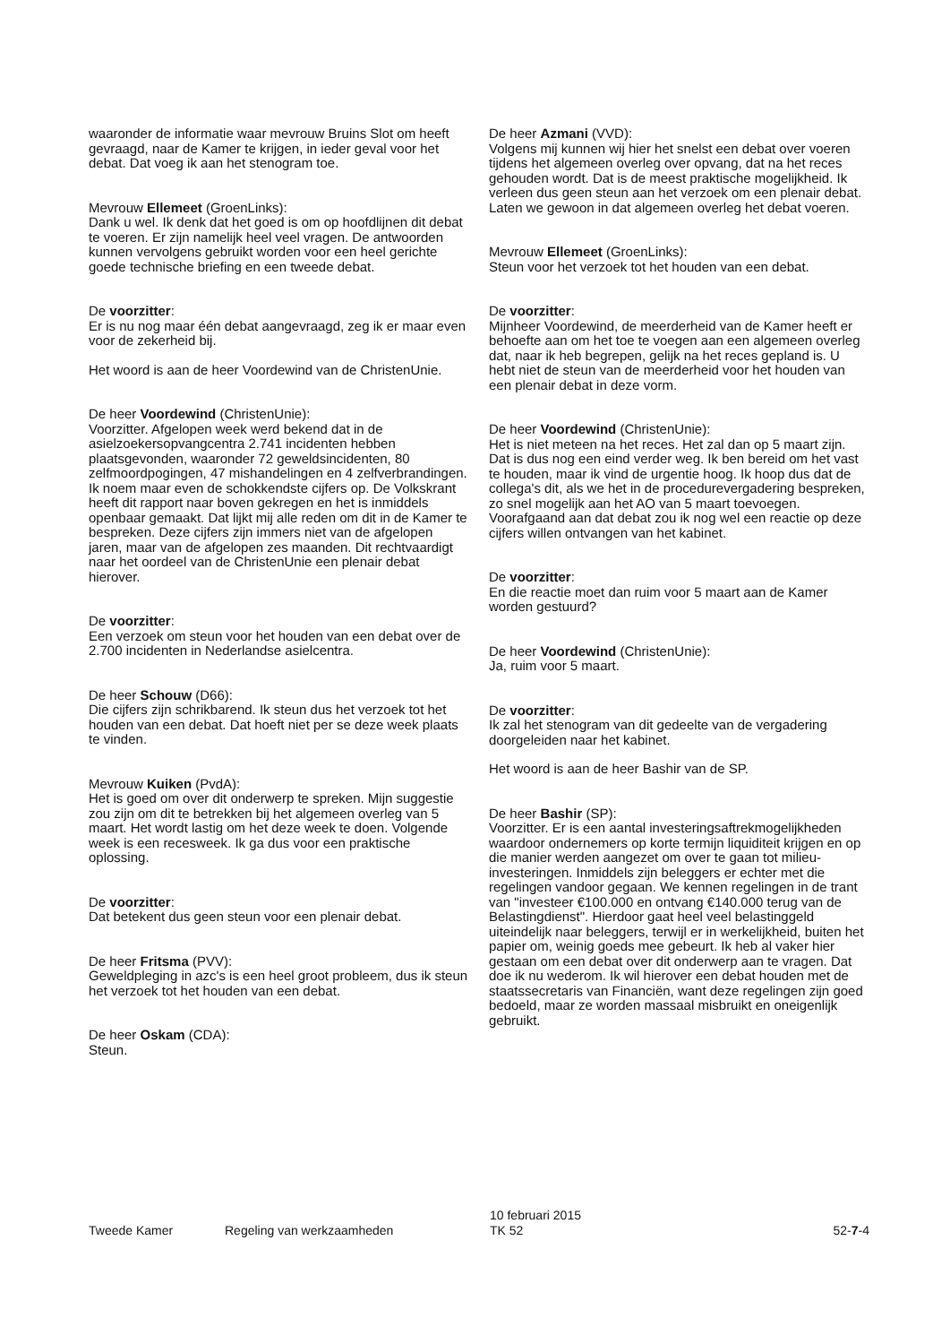waaronder de informatie waar mevrouw Bruins Slot om heeft gevraagd, naar de Kamer te krijgen, in ieder geval voor het debat. Dat voeg ik aan het stenogram toe.
Mevrouw Ellemeet (GroenLinks):
Dank u wel. Ik denk dat het goed is om op hoofdlijnen dit debat te voeren. Er zijn namelijk heel veel vragen. De antwoorden kunnen vervolgens gebruikt worden voor een heel gerichte goede technische briefing en een tweede debat.
De voorzitter:
Er is nu nog maar één debat aangevraagd, zeg ik er maar even voor de zekerheid bij.
Het woord is aan de heer Voordewind van de ChristenUnie.
De heer Voordewind (ChristenUnie):
Voorzitter. Afgelopen week werd bekend dat in de asielzoekersopvangcentra 2.741 incidenten hebben plaatsgevonden, waaronder 72 geweldsincidenten, 80 zelfmoordpogingen, 47 mishandelingen en 4 zelfverbrandingen. Ik noem maar even de schokkendste cijfers op. De Volkskrant heeft dit rapport naar boven gekregen en het is inmiddels openbaar gemaakt. Dat lijkt mij alle reden om dit in de Kamer te bespreken. Deze cijfers zijn immers niet van de afgelopen jaren, maar van de afgelopen zes maanden. Dit rechtvaardigt naar het oordeel van de ChristenUnie een plenair debat hierover.
De voorzitter:
Een verzoek om steun voor het houden van een debat over de 2.700 incidenten in Nederlandse asielcentra.
De heer Schouw (D66):
Die cijfers zijn schrikbarend. Ik steun dus het verzoek tot het houden van een debat. Dat hoeft niet per se deze week plaats te vinden.
Mevrouw Kuiken (PvdA):
Het is goed om over dit onderwerp te spreken. Mijn suggestie zou zijn om dit te betrekken bij het algemeen overleg van 5 maart. Het wordt lastig om het deze week te doen. Volgende week is een recesweek. Ik ga dus voor een praktische oplossing.
De voorzitter:
Dat betekent dus geen steun voor een plenair debat.
De heer Fritsma (PVV):
Geweldpleging in azc's is een heel groot probleem, dus ik steun het verzoek tot het houden van een debat.
De heer Oskam (CDA):
Steun.
De heer Azmani (VVD):
Volgens mij kunnen wij hier het snelst een debat over voeren tijdens het algemeen overleg over opvang, dat na het reces gehouden wordt. Dat is de meest praktische mogelijkheid. Ik verleen dus geen steun aan het verzoek om een plenair debat. Laten we gewoon in dat algemeen overleg het debat voeren.
Mevrouw Ellemeet (GroenLinks):
Steun voor het verzoek tot het houden van een debat.
De voorzitter:
Mijnheer Voordewind, de meerderheid van de Kamer heeft er behoefte aan om het toe te voegen aan een algemeen overleg dat, naar ik heb begrepen, gelijk na het reces gepland is. U hebt niet de steun van de meerderheid voor het houden van een plenair debat in deze vorm.
De heer Voordewind (ChristenUnie):
Het is niet meteen na het reces. Het zal dan op 5 maart zijn. Dat is dus nog een eind verder weg. Ik ben bereid om het vast te houden, maar ik vind de urgentie hoog. Ik hoop dus dat de collega's dit, als we het in de procedurevergadering bespreken, zo snel mogelijk aan het AO van 5 maart toevoegen. Voorafgaand aan dat debat zou ik nog wel een reactie op deze cijfers willen ontvangen van het kabinet.
De voorzitter:
En die reactie moet dan ruim voor 5 maart aan de Kamer worden gestuurd?
De heer Voordewind (ChristenUnie):
Ja, ruim voor 5 maart.
De voorzitter:
Ik zal het stenogram van dit gedeelte van de vergadering doorgeleiden naar het kabinet.
Het woord is aan de heer Bashir van de SP.
De heer Bashir (SP):
Voorzitter. Er is een aantal investeringsaftrekmogelijkheden waardoor ondernemers op korte termijn liquiditeit krijgen en op die manier werden aangezet om over te gaan tot milieu-investeringen. Inmiddels zijn beleggers er echter met die regelingen vandoor gegaan. We kennen regelingen in de trant van "investeer €100.000 en ontvang €140.000 terug van de Belastingdienst". Hierdoor gaat heel veel belastinggeld uiteindelijk naar beleggers, terwijl er in werkelijkheid, buiten het papier om, weinig goeds mee gebeurt. Ik heb al vaker hier gestaan om een debat over dit onderwerp aan te vragen. Dat doe ik nu wederom. Ik wil hierover een debat houden met de staatssecretaris van Financiën, want deze regelingen zijn goed bedoeld, maar ze worden massaal misbruikt en oneigenlijk gebruikt.
Tweede Kamer Regeling van werkzaamheden
10 februari 2015
TK 52
52-7-4